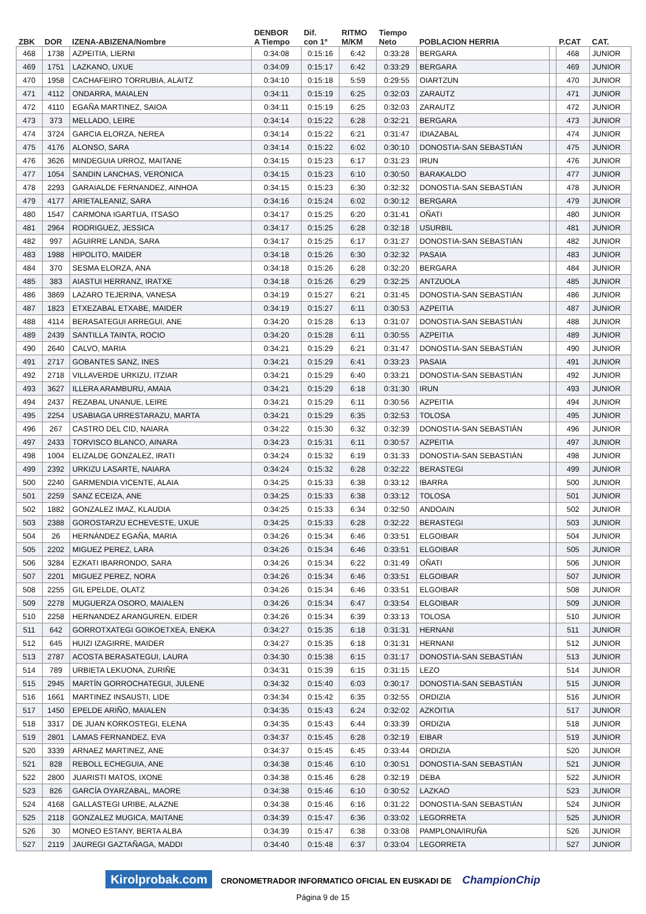| ZBK | DOR | IZENA-ABIZENA/Nombre | DENBOR A Tiempo | Dif. con 1º | RITMO M/KM | Tiempo Neto | POBLACION HERRIA | | P.CAT | CAT. |
| --- | --- | --- | --- | --- | --- | --- | --- | --- | --- | --- |
| 468 | 1738 | AZPEITIA, LIERNI | 0:34:08 | 0:15:16 | 6:42 | 0:33:28 | BERGARA | | 468 | JUNIOR |
| 469 | 1751 | LAZKANO, UXUE | 0:34:09 | 0:15:17 | 6:42 | 0:33:29 | BERGARA | | 469 | JUNIOR |
| 470 | 1958 | CACHAFEIRO TORRUBIA, ALAITZ | 0:34:10 | 0:15:18 | 5:59 | 0:29:55 | OIARTZUN | | 470 | JUNIOR |
| 471 | 4112 | ONDARRA, MAIALEN | 0:34:11 | 0:15:19 | 6:25 | 0:32:03 | ZARAUTZ | | 471 | JUNIOR |
| 472 | 4110 | EGAÑA MARTINEZ, SAIOA | 0:34:11 | 0:15:19 | 6:25 | 0:32:03 | ZARAUTZ | | 472 | JUNIOR |
| 473 | 373 | MELLADO, LEIRE | 0:34:14 | 0:15:22 | 6:28 | 0:32:21 | BERGARA | | 473 | JUNIOR |
| 474 | 3724 | GARCIA ELORZA, NEREA | 0:34:14 | 0:15:22 | 6:21 | 0:31:47 | IDIAZABAL | | 474 | JUNIOR |
| 475 | 4176 | ALONSO, SARA | 0:34:14 | 0:15:22 | 6:02 | 0:30:10 | DONOSTIA-SAN SEBASTIÁN | | 475 | JUNIOR |
| 476 | 3626 | MINDEGUIA URROZ, MAITANE | 0:34:15 | 0:15:23 | 6:17 | 0:31:23 | IRUN | | 476 | JUNIOR |
| 477 | 1054 | SANDIN LANCHAS, VERONICA | 0:34:15 | 0:15:23 | 6:10 | 0:30:50 | BARAKALDO | | 477 | JUNIOR |
| 478 | 2293 | GARAIALDE FERNANDEZ, AINHOA | 0:34:15 | 0:15:23 | 6:30 | 0:32:32 | DONOSTIA-SAN SEBASTIÁN | | 478 | JUNIOR |
| 479 | 4177 | ARIETALEANIZ, SARA | 0:34:16 | 0:15:24 | 6:02 | 0:30:12 | BERGARA | | 479 | JUNIOR |
| 480 | 1547 | CARMONA IGARTUA, ITSASO | 0:34:17 | 0:15:25 | 6:20 | 0:31:41 | OÑATI | | 480 | JUNIOR |
| 481 | 2964 | RODRIGUEZ, JESSICA | 0:34:17 | 0:15:25 | 6:28 | 0:32:18 | USURBIL | | 481 | JUNIOR |
| 482 | 997 | AGUIRRE LANDA, SARA | 0:34:17 | 0:15:25 | 6:17 | 0:31:27 | DONOSTIA-SAN SEBASTIÁN | | 482 | JUNIOR |
| 483 | 1988 | HIPOLITO, MAIDER | 0:34:18 | 0:15:26 | 6:30 | 0:32:32 | PASAIA | | 483 | JUNIOR |
| 484 | 370 | SESMA ELORZA, ANA | 0:34:18 | 0:15:26 | 6:28 | 0:32:20 | BERGARA | | 484 | JUNIOR |
| 485 | 383 | AIASTUI HERRANZ, IRATXE | 0:34:18 | 0:15:26 | 6:29 | 0:32:25 | ANTZUOLA | | 485 | JUNIOR |
| 486 | 3869 | LAZARO TEJERINA, VANESA | 0:34:19 | 0:15:27 | 6:21 | 0:31:45 | DONOSTIA-SAN SEBASTIÁN | | 486 | JUNIOR |
| 487 | 1823 | ETXEZABAL ETXABE, MAIDER | 0:34:19 | 0:15:27 | 6:11 | 0:30:53 | AZPEITIA | | 487 | JUNIOR |
| 488 | 4114 | BERASATEGUI ARREGUI, ANE | 0:34:20 | 0:15:28 | 6:13 | 0:31:07 | DONOSTIA-SAN SEBASTIÁN | | 488 | JUNIOR |
| 489 | 2439 | SANTILLA TAINTA, ROCIO | 0:34:20 | 0:15:28 | 6:11 | 0:30:55 | AZPEITIA | | 489 | JUNIOR |
| 490 | 2640 | CALVO, MARIA | 0:34:21 | 0:15:29 | 6:21 | 0:31:47 | DONOSTIA-SAN SEBASTIÁN | | 490 | JUNIOR |
| 491 | 2717 | GOBANTES SANZ, INES | 0:34:21 | 0:15:29 | 6:41 | 0:33:23 | PASAIA | | 491 | JUNIOR |
| 492 | 2718 | VILLAVERDE URKIZU, ITZIAR | 0:34:21 | 0:15:29 | 6:40 | 0:33:21 | DONOSTIA-SAN SEBASTIÁN | | 492 | JUNIOR |
| 493 | 3627 | ILLERA ARAMBURU, AMAIA | 0:34:21 | 0:15:29 | 6:18 | 0:31:30 | IRUN | | 493 | JUNIOR |
| 494 | 2437 | REZABAL UNANUE, LEIRE | 0:34:21 | 0:15:29 | 6:11 | 0:30:56 | AZPEITIA | | 494 | JUNIOR |
| 495 | 2254 | USABIAGA URRESTARAZU, MARTA | 0:34:21 | 0:15:29 | 6:35 | 0:32:53 | TOLOSA | | 495 | JUNIOR |
| 496 | 267 | CASTRO DEL CID, NAIARA | 0:34:22 | 0:15:30 | 6:32 | 0:32:39 | DONOSTIA-SAN SEBASTIÁN | | 496 | JUNIOR |
| 497 | 2433 | TORVISCO BLANCO, AINARA | 0:34:23 | 0:15:31 | 6:11 | 0:30:57 | AZPEITIA | | 497 | JUNIOR |
| 498 | 1004 | ELIZALDE GONZALEZ, IRATI | 0:34:24 | 0:15:32 | 6:19 | 0:31:33 | DONOSTIA-SAN SEBASTIÁN | | 498 | JUNIOR |
| 499 | 2392 | URKIZU LASARTE, NAIARA | 0:34:24 | 0:15:32 | 6:28 | 0:32:22 | BERASTEGI | | 499 | JUNIOR |
| 500 | 2240 | GARMENDIA VICENTE, ALAIA | 0:34:25 | 0:15:33 | 6:38 | 0:33:12 | IBARRA | | 500 | JUNIOR |
| 501 | 2259 | SANZ ECEIZA, ANE | 0:34:25 | 0:15:33 | 6:38 | 0:33:12 | TOLOSA | | 501 | JUNIOR |
| 502 | 1882 | GONZALEZ IMAZ, KLAUDIA | 0:34:25 | 0:15:33 | 6:34 | 0:32:50 | ANDOAIN | | 502 | JUNIOR |
| 503 | 2388 | GOROSTARZU ECHEVESTE, UXUE | 0:34:25 | 0:15:33 | 6:28 | 0:32:22 | BERASTEGI | | 503 | JUNIOR |
| 504 | 26 | HERNÁNDEZ EGAÑA, MARIA | 0:34:26 | 0:15:34 | 6:46 | 0:33:51 | ELGOIBAR | | 504 | JUNIOR |
| 505 | 2202 | MIGUEZ PEREZ, LARA | 0:34:26 | 0:15:34 | 6:46 | 0:33:51 | ELGOIBAR | | 505 | JUNIOR |
| 506 | 3284 | EZKATI IBARRONDO, SARA | 0:34:26 | 0:15:34 | 6:22 | 0:31:49 | OÑATI | | 506 | JUNIOR |
| 507 | 2201 | MIGUEZ PEREZ, NORA | 0:34:26 | 0:15:34 | 6:46 | 0:33:51 | ELGOIBAR | | 507 | JUNIOR |
| 508 | 2255 | GIL EPELDE, OLATZ | 0:34:26 | 0:15:34 | 6:46 | 0:33:51 | ELGOIBAR | | 508 | JUNIOR |
| 509 | 2278 | MUGUERZA OSORO, MAIALEN | 0:34:26 | 0:15:34 | 6:47 | 0:33:54 | ELGOIBAR | | 509 | JUNIOR |
| 510 | 2258 | HERNANDEZ ARANGUREN, EIDER | 0:34:26 | 0:15:34 | 6:39 | 0:33:13 | TOLOSA | | 510 | JUNIOR |
| 511 | 642 | GORROTXATEGI GOIKOETXEA, ENEKA | 0:34:27 | 0:15:35 | 6:18 | 0:31:31 | HERNANI | | 511 | JUNIOR |
| 512 | 645 | HUIZI IZAGIRRE, MAIDER | 0:34:27 | 0:15:35 | 6:18 | 0:31:31 | HERNANI | | 512 | JUNIOR |
| 513 | 2787 | ACOSTA BERASATEGUI, LAURA | 0:34:30 | 0:15:38 | 6:15 | 0:31:17 | DONOSTIA-SAN SEBASTIÁN | | 513 | JUNIOR |
| 514 | 789 | URBIETA LEKUONA, ZURIÑE | 0:34:31 | 0:15:39 | 6:15 | 0:31:15 | LEZO | | 514 | JUNIOR |
| 515 | 2945 | MARTÍN GORROCHATEGUI, JULENE | 0:34:32 | 0:15:40 | 6:03 | 0:30:17 | DONOSTIA-SAN SEBASTIÁN | | 515 | JUNIOR |
| 516 | 1661 | MARTINEZ INSAUSTI, LIDE | 0:34:34 | 0:15:42 | 6:35 | 0:32:55 | ORDIZIA | | 516 | JUNIOR |
| 517 | 1450 | EPELDE ARIÑO, MAIALEN | 0:34:35 | 0:15:43 | 6:24 | 0:32:02 | AZKOITIA | | 517 | JUNIOR |
| 518 | 3317 | DE JUAN KORKOSTEGI, ELENA | 0:34:35 | 0:15:43 | 6:44 | 0:33:39 | ORDIZIA | | 518 | JUNIOR |
| 519 | 2801 | LAMAS FERNANDEZ, EVA | 0:34:37 | 0:15:45 | 6:28 | 0:32:19 | EIBAR | | 519 | JUNIOR |
| 520 | 3339 | ARNAEZ MARTINEZ, ANE | 0:34:37 | 0:15:45 | 6:45 | 0:33:44 | ORDIZIA | | 520 | JUNIOR |
| 521 | 828 | REBOLL ECHEGUIA, ANE | 0:34:38 | 0:15:46 | 6:10 | 0:30:51 | DONOSTIA-SAN SEBASTIÁN | | 521 | JUNIOR |
| 522 | 2800 | JUARISTI MATOS, IXONE | 0:34:38 | 0:15:46 | 6:28 | 0:32:19 | DEBA | | 522 | JUNIOR |
| 523 | 826 | GARCÍA OYARZABAL, MAORE | 0:34:38 | 0:15:46 | 6:10 | 0:30:52 | LAZKAO | | 523 | JUNIOR |
| 524 | 4168 | GALLASTEGI URIBE, ALAZNE | 0:34:38 | 0:15:46 | 6:16 | 0:31:22 | DONOSTIA-SAN SEBASTIÁN | | 524 | JUNIOR |
| 525 | 2118 | GONZALEZ MUGICA, MAITANE | 0:34:39 | 0:15:47 | 6:36 | 0:33:02 | LEGORRETA | | 525 | JUNIOR |
| 526 | 30 | MONEO ESTANY, BERTA ALBA | 0:34:39 | 0:15:47 | 6:38 | 0:33:08 | PAMPLONA/IRUÑA | | 526 | JUNIOR |
| 527 | 2119 | JAUREGI GAZTAÑAGA, MADDI | 0:34:40 | 0:15:48 | 6:37 | 0:33:04 | LEGORRETA | | 527 | JUNIOR |
Kirolprobak.com CRONOMETRADOR INFORMATICO OFICIAL EN EUSKADI DE ChampionChip
Página 9 de 15